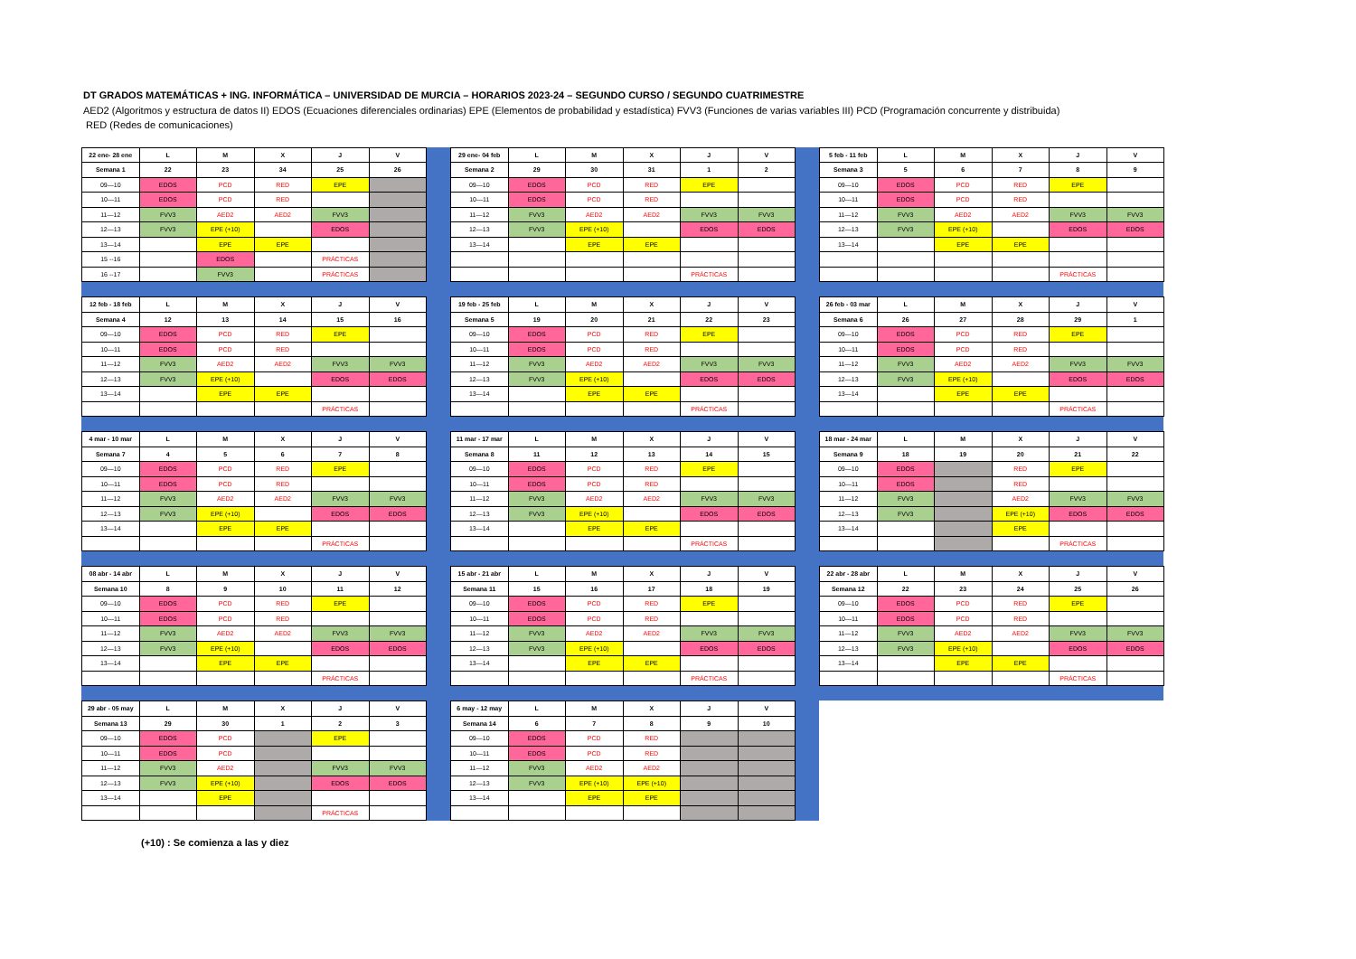DT GRADOS MATEMÁTICAS + ING. INFORMÁTICA – UNIVERSIDAD DE MURCIA – HORARIOS 2023-24 – SEGUNDO CURSO / SEGUNDO CUATRIMESTRE
AED2 (Algoritmos y estructura de datos II) EDOS (Ecuaciones diferenciales ordinarias) EPE (Elementos de probabilidad y estadística) FVV3 (Funciones de varias variables III) PCD (Programación concurrente y distribuida)
RED (Redes de comunicaciones)
| 22 ene- 28 ene | L | M | X | J | V |
| --- | --- | --- | --- | --- | --- |
| Semana 1 | 22 | 23 | 34 | 25 | 26 |
| 09—10 | EDOS | PCD | RED | EPE | |
| 10—11 | EDOS | PCD | RED | | |
| 11—12 | FVV3 | AED2 | AED2 | FVV3 | |
| 12—13 | FVV3 | EPE (+10) | | EDOS | |
| 13—14 | | EPE | EPE | | |
| 15 --16 | | EDOS | | PRÁCTICAS | |
| 16 --17 | | FVV3 | | PRÁCTICAS | |
| 29 ene- 04 feb | L | M | X | J | V |
| --- | --- | --- | --- | --- | --- |
| Semana 2 | 29 | 30 | 31 | 1 | 2 |
| 09—10 | EDOS | PCD | RED | EPE | |
| 10—11 | EDOS | PCD | RED | | |
| 11—12 | FVV3 | AED2 | AED2 | FVV3 | FVV3 |
| 12—13 | FVV3 | EPE (+10) | | EDOS | EDOS |
| 13—14 | | EPE | EPE | | |
| | | | | PRÁCTICAS | |
| 5 feb - 11 feb | L | M | X | J | V |
| --- | --- | --- | --- | --- | --- |
| Semana 3 | 5 | 6 | 7 | 8 | 9 |
| 09—10 | EDOS | PCD | RED | EPE | |
| 10—11 | EDOS | PCD | RED | | |
| 11—12 | FVV3 | AED2 | AED2 | FVV3 | FVV3 |
| 12—13 | FVV3 | EPE (+10) | | EDOS | EDOS |
| 13—14 | | EPE | EPE | | |
| | | | | PRÁCTICAS | |
| 12 feb - 18 feb | L | M | X | J | V |
| --- | --- | --- | --- | --- | --- |
| Semana 4 | 12 | 13 | 14 | 15 | 16 |
| 09—10 | EDOS | PCD | RED | EPE | |
| 10—11 | EDOS | PCD | RED | | |
| 11—12 | FVV3 | AED2 | AED2 | FVV3 | FVV3 |
| 12—13 | FVV3 | EPE (+10) | | EDOS | EDOS |
| 13—14 | | EPE | EPE | | |
| | | | | PRÁCTICAS | |
| 19 feb - 25 feb | L | M | X | J | V |
| --- | --- | --- | --- | --- | --- |
| Semana 5 | 19 | 20 | 21 | 22 | 23 |
| 09—10 | EDOS | PCD | RED | EPE | |
| 10—11 | EDOS | PCD | RED | | |
| 11—12 | FVV3 | AED2 | AED2 | FVV3 | FVV3 |
| 12—13 | FVV3 | EPE (+10) | | EDOS | EDOS |
| 13—14 | | EPE | EPE | | |
| | | | | PRÁCTICAS | |
| 26 feb - 03 mar | L | M | X | J | V |
| --- | --- | --- | --- | --- | --- |
| Semana 6 | 26 | 27 | 28 | 29 | 1 |
| 09—10 | EDOS | PCD | RED | EPE | |
| 10—11 | EDOS | PCD | RED | | |
| 11—12 | FVV3 | AED2 | AED2 | FVV3 | FVV3 |
| 12—13 | FVV3 | EPE (+10) | | EDOS | EDOS |
| 13—14 | | EPE | EPE | | |
| | | | | PRÁCTICAS | |
| 4 mar - 10 mar | L | M | X | J | V |
| --- | --- | --- | --- | --- | --- |
| Semana 7 | 4 | 5 | 6 | 7 | 8 |
| 09—10 | EDOS | PCD | RED | EPE | |
| 10—11 | EDOS | PCD | RED | | |
| 11—12 | FVV3 | AED2 | AED2 | FVV3 | FVV3 |
| 12—13 | FVV3 | EPE (+10) | | EDOS | EDOS |
| 13—14 | | EPE | EPE | | |
| | | | | PRÁCTICAS | |
| 11 mar - 17 mar | L | M | X | J | V |
| --- | --- | --- | --- | --- | --- |
| Semana 8 | 11 | 12 | 13 | 14 | 15 |
| 09—10 | EDOS | PCD | RED | EPE | |
| 10—11 | EDOS | PCD | RED | | |
| 11—12 | FVV3 | AED2 | AED2 | FVV3 | FVV3 |
| 12—13 | FVV3 | EPE (+10) | | EDOS | EDOS |
| 13—14 | | EPE | EPE | | |
| | | | | PRÁCTICAS | |
| 18 mar - 24 mar | L | M | X | J | V |
| --- | --- | --- | --- | --- | --- |
| Semana 9 | 18 | 19 | 20 | 21 | 22 |
| 09—10 | EDOS | | RED | EPE | |
| 10—11 | EDOS | | RED | | |
| 11—12 | FVV3 | | AED2 | FVV3 | FVV3 |
| 12—13 | FVV3 | | EPE (+10) | EDOS | EDOS |
| 13—14 | | | EPE | | |
| | | | | PRÁCTICAS | |
| 08 abr - 14 abr | L | M | X | J | V |
| --- | --- | --- | --- | --- | --- |
| Semana 10 | 8 | 9 | 10 | 11 | 12 |
| 09—10 | EDOS | PCD | RED | EPE | |
| 10—11 | EDOS | PCD | RED | | |
| 11—12 | FVV3 | AED2 | AED2 | FVV3 | FVV3 |
| 12—13 | FVV3 | EPE (+10) | | EDOS | EDOS |
| 13—14 | | EPE | EPE | | |
| | | | | PRÁCTICAS | |
| 15 abr - 21 abr | L | M | X | J | V |
| --- | --- | --- | --- | --- | --- |
| Semana 11 | 15 | 16 | 17 | 18 | 19 |
| 09—10 | EDOS | PCD | RED | EPE | |
| 10—11 | EDOS | PCD | RED | | |
| 11—12 | FVV3 | AED2 | AED2 | FVV3 | FVV3 |
| 12—13 | FVV3 | EPE (+10) | | EDOS | EDOS |
| 13—14 | | EPE | EPE | | |
| | | | | PRÁCTICAS | |
| 22 abr - 28 abr | L | M | X | J | V |
| --- | --- | --- | --- | --- | --- |
| Semana 12 | 22 | 23 | 24 | 25 | 26 |
| 09—10 | EDOS | PCD | RED | EPE | |
| 10—11 | EDOS | PCD | RED | | |
| 11—12 | FVV3 | AED2 | AED2 | FVV3 | FVV3 |
| 12—13 | FVV3 | EPE (+10) | | EDOS | EDOS |
| 13—14 | | EPE | EPE | | |
| | | | | PRÁCTICAS | |
| 29 abr - 05 may | L | M | X | J | V |
| --- | --- | --- | --- | --- | --- |
| Semana 13 | 29 | 30 | 1 | 2 | 3 |
| 09—10 | EDOS | PCD | | EPE | |
| 10—11 | EDOS | PCD | | | |
| 11—12 | FVV3 | AED2 | | FVV3 | FVV3 |
| 12—13 | FVV3 | EPE (+10) | | EDOS | EDOS |
| 13—14 | | EPE | | | |
| | | | | PRÁCTICAS | |
| 6 may - 12 may | L | M | X | J | V |
| --- | --- | --- | --- | --- | --- |
| Semana 14 | 6 | 7 | 8 | 9 | 10 |
| 09—10 | EDOS | PCD | RED | | |
| 10—11 | EDOS | PCD | RED | | |
| 11—12 | FVV3 | AED2 | AED2 | | |
| 12—13 | FVV3 | EPE (+10) | EPE (+10) | | |
| 13—14 | | EPE | EPE | | |
(+10) : Se comienza a las y diez